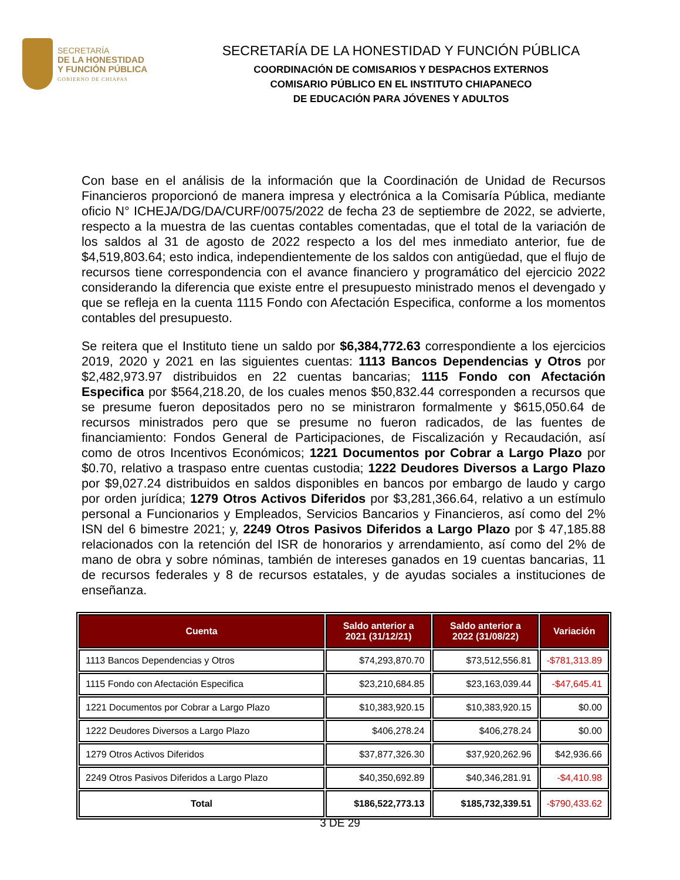SECRETARÍA
DE LA HONESTIDAD
Y FUNCIÓN PÚBLICA
GOBIERNO DE CHIAPAS
SECRETARÍA DE LA HONESTIDAD Y FUNCIÓN PÚBLICA
COORDINACIÓN DE COMISARIOS Y DESPACHOS EXTERNOS
COMISARIO PÚBLICO EN EL INSTITUTO CHIAPANECO
DE EDUCACIÓN PARA JÓVENES Y ADULTOS
Con base en el análisis de la información que la Coordinación de Unidad de Recursos Financieros proporcionó de manera impresa y electrónica a la Comisaría Pública, mediante oficio N° ICHEJA/DG/DA/CURF/0075/2022 de fecha 23 de septiembre de 2022, se advierte, respecto a la muestra de las cuentas contables comentadas, que el total de la variación de los saldos al 31 de agosto de 2022 respecto a los del mes inmediato anterior, fue de $4,519,803.64; esto indica, independientemente de los saldos con antigüedad, que el flujo de recursos tiene correspondencia con el avance financiero y programático del ejercicio 2022 considerando la diferencia que existe entre el presupuesto ministrado menos el devengado y que se refleja en la cuenta 1115 Fondo con Afectación Especifica, conforme a los momentos contables del presupuesto.
Se reitera que el Instituto tiene un saldo por $6,384,772.63 correspondiente a los ejercicios 2019, 2020 y 2021 en las siguientes cuentas: 1113 Bancos Dependencias y Otros por $2,482,973.97 distribuidos en 22 cuentas bancarias; 1115 Fondo con Afectación Especifica por $564,218.20, de los cuales menos $50,832.44 corresponden a recursos que se presume fueron depositados pero no se ministraron formalmente y $615,050.64 de recursos ministrados pero que se presume no fueron radicados, de las fuentes de financiamiento: Fondos General de Participaciones, de Fiscalización y Recaudación, así como de otros Incentivos Económicos; 1221 Documentos por Cobrar a Largo Plazo por $0.70, relativo a traspaso entre cuentas custodia; 1222 Deudores Diversos a Largo Plazo por $9,027.24 distribuidos en saldos disponibles en bancos por embargo de laudo y cargo por orden jurídica; 1279 Otros Activos Diferidos por $3,281,366.64, relativo a un estímulo personal a Funcionarios y Empleados, Servicios Bancarios y Financieros, así como del 2% ISN del 6 bimestre 2021; y, 2249 Otros Pasivos Diferidos a Largo Plazo por $ 47,185.88 relacionados con la retención del ISR de honorarios y arrendamiento, así como del 2% de mano de obra y sobre nóminas, también de intereses ganados en 19 cuentas bancarias, 11 de recursos federales y 8 de recursos estatales, y de ayudas sociales a instituciones de enseñanza.
| Cuenta | Saldo anterior a 2021 (31/12/21) | Saldo anterior a 2022 (31/08/22) | Variación |
| --- | --- | --- | --- |
| 1113 Bancos Dependencias y Otros | $74,293,870.70 | $73,512,556.81 | -$781,313.89 |
| 1115 Fondo con Afectación Especifica | $23,210,684.85 | $23,163,039.44 | -$47,645.41 |
| 1221 Documentos por Cobrar a Largo Plazo | $10,383,920.15 | $10,383,920.15 | $0.00 |
| 1222 Deudores Diversos a Largo Plazo | $406,278.24 | $406,278.24 | $0.00 |
| 1279 Otros Activos Diferidos | $37,877,326.30 | $37,920,262.96 | $42,936.66 |
| 2249 Otros Pasivos Diferidos a Largo Plazo | $40,350,692.89 | $40,346,281.91 | -$4,410.98 |
| Total | $186,522,773.13 | $185,732,339.51 | -$790,433.62 |
3 DE 29